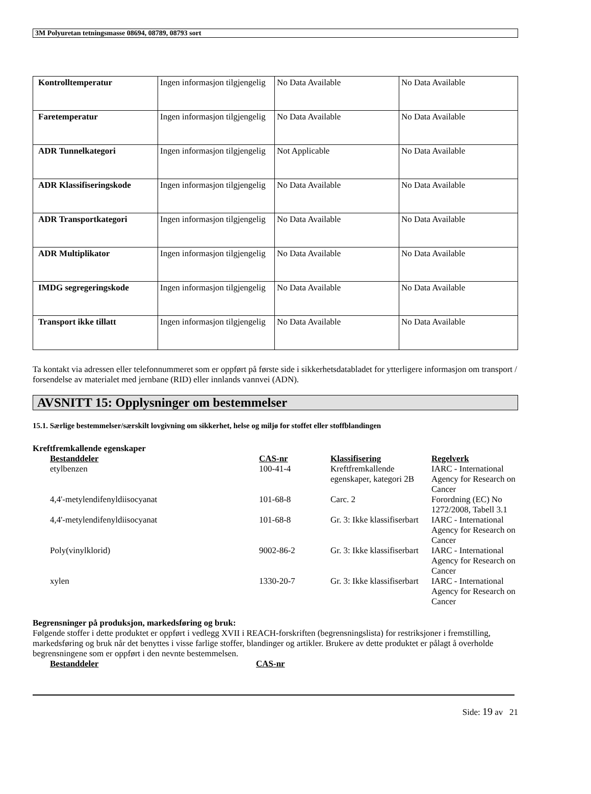3M Polyuretan tetningsmasse 08694, 08789, 08793 sort
| Kontrolltemperatur | Ingen informasjon tilgjengelig | No Data Available | No Data Available |
| Faretemperatur | Ingen informasjon tilgjengelig | No Data Available | No Data Available |
| ADR Tunnelkategori | Ingen informasjon tilgjengelig | Not Applicable | No Data Available |
| ADR Klassifiseringskode | Ingen informasjon tilgjengelig | No Data Available | No Data Available |
| ADR Transportkategori | Ingen informasjon tilgjengelig | No Data Available | No Data Available |
| ADR Multiplikator | Ingen informasjon tilgjengelig | No Data Available | No Data Available |
| IMDG segregeringskode | Ingen informasjon tilgjengelig | No Data Available | No Data Available |
| Transport ikke tillatt | Ingen informasjon tilgjengelig | No Data Available | No Data Available |
Ta kontakt via adressen eller telefonnummeret som er oppført på første side i sikkerhetsdatabladet for ytterligere informasjon om transport / forsendelse av materialet med jernbane (RID) eller innlands vannvei (ADN).
AVSNITT 15: Opplysninger om bestemmelser
15.1. Særlige bestemmelser/særskilt lovgivning om sikkerhet, helse og miljø for stoffet eller stoffblandingen
Kreftfremkallende egenskaper
| Bestanddeler | CAS-nr | Klassifisering | Regelverk |
| --- | --- | --- | --- |
| etylbenzen | 100-41-4 | Kreftfremkallende egenskaper, kategori 2B | IARC - International Agency for Research on Cancer |
| 4,4'-metylendifenyldiisocyanat | 101-68-8 | Carc. 2 | Forordning (EC) No 1272/2008, Tabell 3.1 |
| 4,4'-metylendifenyldiisocyanat | 101-68-8 | Gr. 3: Ikke klassifiserbart | IARC - International Agency for Research on Cancer |
| Poly(vinylklorid) | 9002-86-2 | Gr. 3: Ikke klassifiserbart | IARC - International Agency for Research on Cancer |
| xylen | 1330-20-7 | Gr. 3: Ikke klassifiserbart | IARC - International Agency for Research on Cancer |
Begrensninger på produksjon, markedsføring og bruk:
Følgende stoffer i dette produktet er oppført i vedlegg XVII i REACH-forskriften (begrensningslista) for restriksjoner i fremstilling, markedsføring og bruk når det benyttes i visse farlige stoffer, blandinger og artikler. Brukere av dette produktet er pålagt å overholde begrensningene som er oppført i den nevnte bestemmelsen.
| Bestanddeler | CAS-nr |
| --- | --- |
Side: 19 av 21